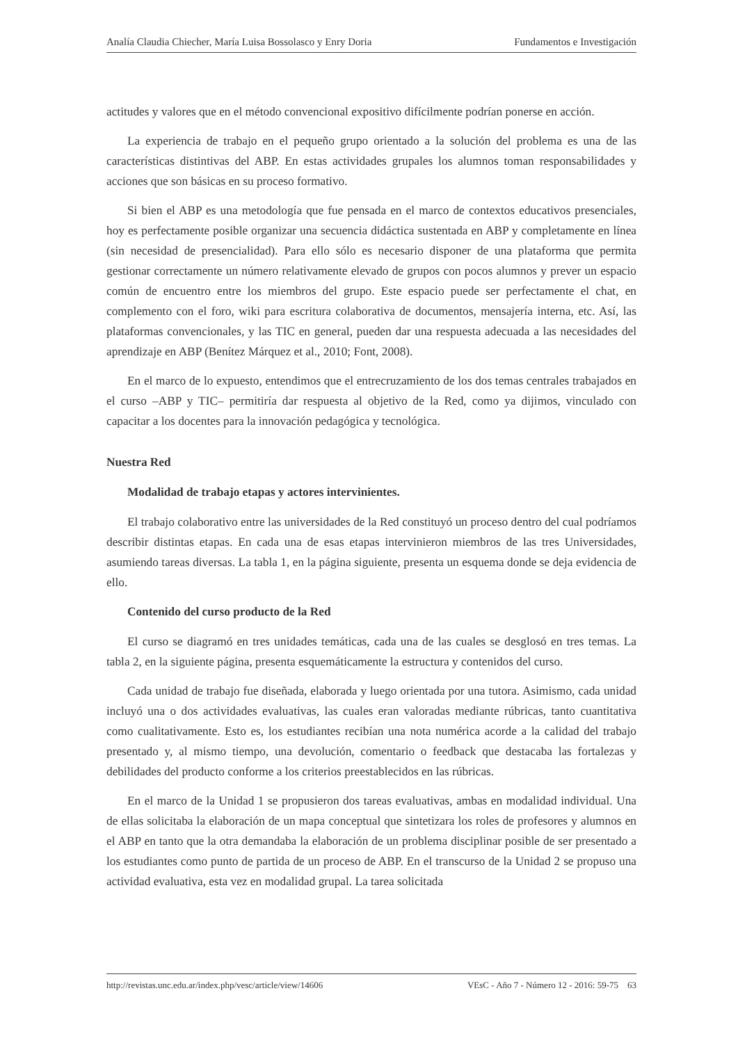Analía Claudia Chiecher, María Luisa Bossolasco y Enry Doria Fundamentos e Investigación
actitudes y valores que en el método convencional expositivo difícilmente podrían ponerse en acción.
La experiencia de trabajo en el pequeño grupo orientado a la solución del problema es una de las características distintivas del ABP. En estas actividades grupales los alumnos toman responsabilidades y acciones que son básicas en su proceso formativo.
Si bien el ABP es una metodología que fue pensada en el marco de contextos educativos presenciales, hoy es perfectamente posible organizar una secuencia didáctica sustentada en ABP y completamente en línea (sin necesidad de presencialidad). Para ello sólo es necesario disponer de una plataforma que permita gestionar correctamente un número relativamente elevado de grupos con pocos alumnos y prever un espacio común de encuentro entre los miembros del grupo. Este espacio puede ser perfectamente el chat, en complemento con el foro, wiki para escritura colaborativa de documentos, mensajería interna, etc. Así, las plataformas convencionales, y las TIC en general, pueden dar una respuesta adecuada a las necesidades del aprendizaje en ABP (Benítez Márquez et al., 2010; Font, 2008).
En el marco de lo expuesto, entendimos que el entrecruzamiento de los dos temas centrales trabajados en el curso –ABP y TIC– permitiría dar respuesta al objetivo de la Red, como ya dijimos, vinculado con capacitar a los docentes para la innovación pedagógica y tecnológica.
Nuestra Red
Modalidad de trabajo etapas y actores intervinientes.
El trabajo colaborativo entre las universidades de la Red constituyó un proceso dentro del cual podríamos describir distintas etapas. En cada una de esas etapas intervinieron miembros de las tres Universidades, asumiendo tareas diversas. La tabla 1, en la página siguiente, presenta un esquema donde se deja evidencia de ello.
Contenido del curso producto de la Red
El curso se diagramó en tres unidades temáticas, cada una de las cuales se desglosó en tres temas. La tabla 2, en la siguiente página, presenta esquemáticamente la estructura y contenidos del curso.
Cada unidad de trabajo fue diseñada, elaborada y luego orientada por una tutora. Asimismo, cada unidad incluyó una o dos actividades evaluativas, las cuales eran valoradas mediante rúbricas, tanto cuantitativa como cualitativamente. Esto es, los estudiantes recibían una nota numérica acorde a la calidad del trabajo presentado y, al mismo tiempo, una devolución, comentario o feedback que destacaba las fortalezas y debilidades del producto conforme a los criterios preestablecidos en las rúbricas.
En el marco de la Unidad 1 se propusieron dos tareas evaluativas, ambas en modalidad individual. Una de ellas solicitaba la elaboración de un mapa conceptual que sintetizara los roles de profesores y alumnos en el ABP en tanto que la otra demandaba la elaboración de un problema disciplinar posible de ser presentado a los estudiantes como punto de partida de un proceso de ABP. En el transcurso de la Unidad 2 se propuso una actividad evaluativa, esta vez en modalidad grupal. La tarea solicitada
http://revistas.unc.edu.ar/index.php/vesc/article/view/14606 VEsC - Año 7 - Número 12 - 2016: 59-75 63